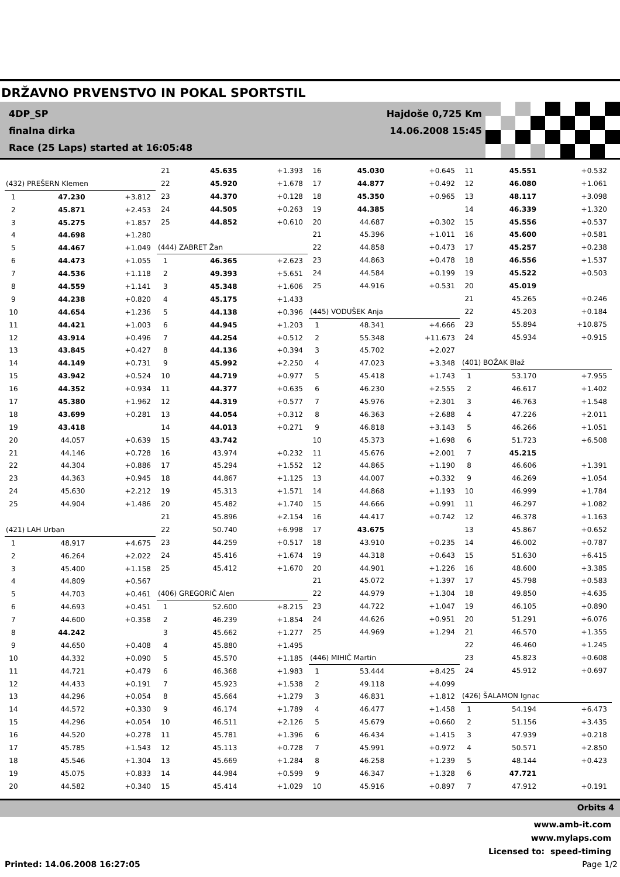DRŽAVNO PRVENSTVO IN POKAL SPORTSTIL
4DP_SP
finalna dirka
Race (25 Laps) started at 16:05:48
Hajdoše 0,725 Km
14.06.2008 15:45
| (432) PREŠERN Klemen | | |
| 1 | 47.230 | +3.812 |
| 2 | 45.871 | +2.453 |
| 3 | 45.275 | +1.857 |
| 4 | 44.698 | +1.280 |
| 5 | 44.467 | +1.049 |
| 6 | 44.473 | +1.055 |
| 7 | 44.536 | +1.118 |
| 8 | 44.559 | +1.141 |
| 9 | 44.238 | +0.820 |
| 10 | 44.654 | +1.236 |
| 11 | 44.421 | +1.003 |
| 12 | 43.914 | +0.496 |
| 13 | 43.845 | +0.427 |
| 14 | 44.149 | +0.731 |
| 15 | 43.942 | +0.524 |
| 16 | 44.352 | +0.934 |
| 17 | 45.380 | +1.962 |
| 18 | 43.699 | +0.281 |
| 19 | 43.418 | |
| 20 | 44.057 | +0.639 |
| 21 | 44.146 | +0.728 |
| 22 | 44.304 | +0.886 |
| 23 | 44.363 | +0.945 |
| 24 | 45.630 | +2.212 |
| 25 | 44.904 | +1.486 |
| (421) LAH Urban | | |
| 1 | 48.917 | +4.675 |
| 2 | 46.264 | +2.022 |
| 3 | 45.400 | +1.158 |
| 4 | 44.809 | +0.567 |
| 5 | 44.703 | +0.461 |
| 6 | 44.693 | +0.451 |
| 7 | 44.600 | +0.358 |
| 8 | 44.242 | |
| 9 | 44.650 | +0.408 |
| 10 | 44.332 | +0.090 |
| 11 | 44.721 | +0.479 |
| 12 | 44.433 | +0.191 |
| 13 | 44.296 | +0.054 |
| 14 | 44.572 | +0.330 |
| 15 | 44.296 | +0.054 |
| 16 | 44.520 | +0.278 |
| 17 | 45.785 | +1.543 |
| 18 | 45.546 | +1.304 |
| 19 | 45.075 | +0.833 |
| 20 | 44.582 | +0.340 |
| 21 | 45.635 | +1.393 |
| 22 | 45.920 | +1.678 |
| 23 | 44.370 | +0.128 |
| 24 | 44.505 | +0.263 |
| 25 | 44.852 | +0.610 |
| (444) ZABRET Žan | | |
| 1 | 46.365 | +2.623 |
| 2 | 49.393 | +5.651 |
| 3 | 45.348 | +1.606 |
| 4 | 45.175 | +1.433 |
| 5 | 44.138 | +0.396 |
| 6 | 44.945 | +1.203 |
| 7 | 44.254 | +0.512 |
| 8 | 44.136 | +0.394 |
| 9 | 45.992 | +2.250 |
| 10 | 44.719 | +0.977 |
| 11 | 44.377 | +0.635 |
| 12 | 44.319 | +0.577 |
| 13 | 44.054 | +0.312 |
| 14 | 44.013 | +0.271 |
| 15 | 43.742 | |
| 16 | 43.974 | +0.232 |
| 17 | 45.294 | +1.552 |
| 18 | 44.867 | +1.125 |
| 19 | 45.313 | +1.571 |
| 20 | 45.482 | +1.740 |
| 21 | 45.896 | +2.154 |
| 22 | 50.740 | +6.998 |
| 23 | 44.259 | +0.517 |
| 24 | 45.416 | +1.674 |
| 25 | 45.412 | +1.670 |
| (406) GREGORIČ Alen | | |
| 1 | 52.600 | +8.215 |
| 2 | 46.239 | +1.854 |
| 3 | 45.662 | +1.277 |
| 4 | 45.880 | +1.495 |
| 5 | 45.570 | +1.185 |
| 6 | 46.368 | +1.983 |
| 7 | 45.923 | +1.538 |
| 8 | 45.664 | +1.279 |
| 9 | 46.174 | +1.789 |
| 10 | 46.511 | +2.126 |
| 11 | 45.781 | +1.396 |
| 12 | 45.113 | +0.728 |
| 13 | 45.669 | +1.284 |
| 14 | 44.984 | +0.599 |
| 15 | 45.414 | +1.029 |
| 16 | 45.030 | +0.645 |
| 17 | 44.877 | +0.492 |
| 18 | 45.350 | +0.965 |
| 19 | 44.385 | |
| 20 | 44.687 | +0.302 |
| 21 | 45.396 | +1.011 |
| 22 | 44.858 | +0.473 |
| 23 | 44.863 | +0.478 |
| 24 | 44.584 | +0.199 |
| 25 | 44.916 | +0.531 |
| (445) VODUŠEK Anja | | |
| 1 | 48.341 | +4.666 |
| 2 | 55.348 | +11.673 |
| 3 | 45.702 | +2.027 |
| 4 | 47.023 | +3.348 |
| 5 | 45.418 | +1.743 |
| 6 | 46.230 | +2.555 |
| 7 | 45.976 | +2.301 |
| 8 | 46.363 | +2.688 |
| 9 | 46.818 | +3.143 |
| 10 | 45.373 | +1.698 |
| 11 | 45.676 | +2.001 |
| 12 | 44.865 | +1.190 |
| 13 | 44.007 | +0.332 |
| 14 | 44.868 | +1.193 |
| 15 | 44.666 | +0.991 |
| 16 | 44.417 | +0.742 |
| 17 | 43.675 | |
| 18 | 43.910 | +0.235 |
| 19 | 44.318 | +0.643 |
| 20 | 44.901 | +1.226 |
| 21 | 45.072 | +1.397 |
| 22 | 44.979 | +1.304 |
| 23 | 44.722 | +1.047 |
| 24 | 44.626 | +0.951 |
| 25 | 44.969 | +1.294 |
| (446) MIHIČ Martin | | |
| 1 | 53.444 | +8.425 |
| 2 | 49.118 | +4.099 |
| 3 | 46.831 | +1.812 |
| 4 | 46.477 | +1.458 |
| 5 | 45.679 | +0.660 |
| 6 | 46.434 | +1.415 |
| 7 | 45.991 | +0.972 |
| 8 | 46.258 | +1.239 |
| 9 | 46.347 | +1.328 |
| 10 | 45.916 | +0.897 |
| 11 | 45.551 | +0.532 |
| 12 | 46.080 | +1.061 |
| 13 | 48.117 | +3.098 |
| 14 | 46.339 | +1.320 |
| 15 | 45.556 | +0.537 |
| 16 | 45.600 | +0.581 |
| 17 | 45.257 | +0.238 |
| 18 | 46.556 | +1.537 |
| 19 | 45.522 | +0.503 |
| 20 | 45.019 | |
| 21 | 45.265 | +0.246 |
| 22 | 45.203 | +0.184 |
| 23 | 55.894 | +10.875 |
| 24 | 45.934 | +0.915 |
| (401) BOŽAK Blaž | | |
| 1 | 53.170 | +7.955 |
| 2 | 46.617 | +1.402 |
| 3 | 46.763 | +1.548 |
| 4 | 47.226 | +2.011 |
| 5 | 46.266 | +1.051 |
| 6 | 51.723 | +6.508 |
| 7 | 45.215 | |
| 8 | 46.606 | +1.391 |
| 9 | 46.269 | +1.054 |
| 10 | 46.999 | +1.784 |
| 11 | 46.297 | +1.082 |
| 12 | 46.378 | +1.163 |
| 13 | 45.867 | +0.652 |
| 14 | 46.002 | +0.787 |
| 15 | 51.630 | +6.415 |
| 16 | 48.600 | +3.385 |
| 17 | 45.798 | +0.583 |
| 18 | 49.850 | +4.635 |
| 19 | 46.105 | +0.890 |
| 20 | 51.291 | +6.076 |
| 21 | 46.570 | +1.355 |
| 22 | 46.460 | +1.245 |
| 23 | 45.823 | +0.608 |
| 24 | 45.912 | +0.697 |
| (426) ŠALAMON Ignac | | |
| 1 | 54.194 | +6.473 |
| 2 | 51.156 | +3.435 |
| 3 | 47.939 | +0.218 |
| 4 | 50.571 | +2.850 |
| 5 | 48.144 | +0.423 |
| 6 | 47.721 | |
| 7 | 47.912 | +0.191 |
Orbits 4
www.amb-it.com
www.mylaps.com
Licensed to: speed-timing
Printed: 14.06.2008 16:27:05 Page 1/2